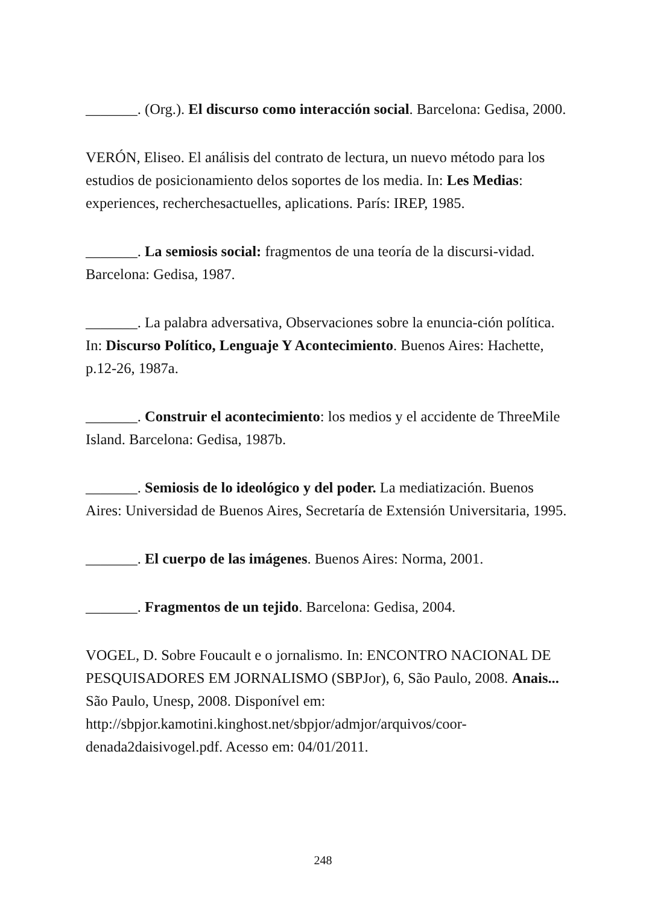_______. (Org.). El discurso como interacción social. Barcelona: Gedisa, 2000.
VERÓN, Eliseo. El análisis del contrato de lectura, un nuevo método para los estudios de posicionamiento delos soportes de los media. In: Les Medias: experiences, recherchesactuelles, aplications. París: IREP, 1985.
_______. La semiosis social: fragmentos de una teoría de la discursi-vidad. Barcelona: Gedisa, 1987.
_______. La palabra adversativa, Observaciones sobre la enuncia-ción política. In: Discurso Político, Lenguaje Y Acontecimiento. Buenos Aires: Hachette, p.12-26, 1987a.
_______. Construir el acontecimiento: los medios y el accidente de ThreeMile Island. Barcelona: Gedisa, 1987b.
_______. Semiosis de lo ideológico y del poder. La mediatización. Buenos Aires: Universidad de Buenos Aires, Secretaría de Extensión Universitaria, 1995.
_______. El cuerpo de las imágenes. Buenos Aires: Norma, 2001.
_______. Fragmentos de un tejido. Barcelona: Gedisa, 2004.
VOGEL, D. Sobre Foucault e o jornalismo. In: ENCONTRO NACIONAL DE PESQUISADORES EM JORNALISMO (SBPJor), 6, São Paulo, 2008. Anais... São Paulo, Unesp, 2008. Disponível em: http://sbpjor.kamotini.kinghost.net/sbpjor/admjor/arquivos/coor-denada2daisivogel.pdf. Acesso em: 04/01/2011.
248